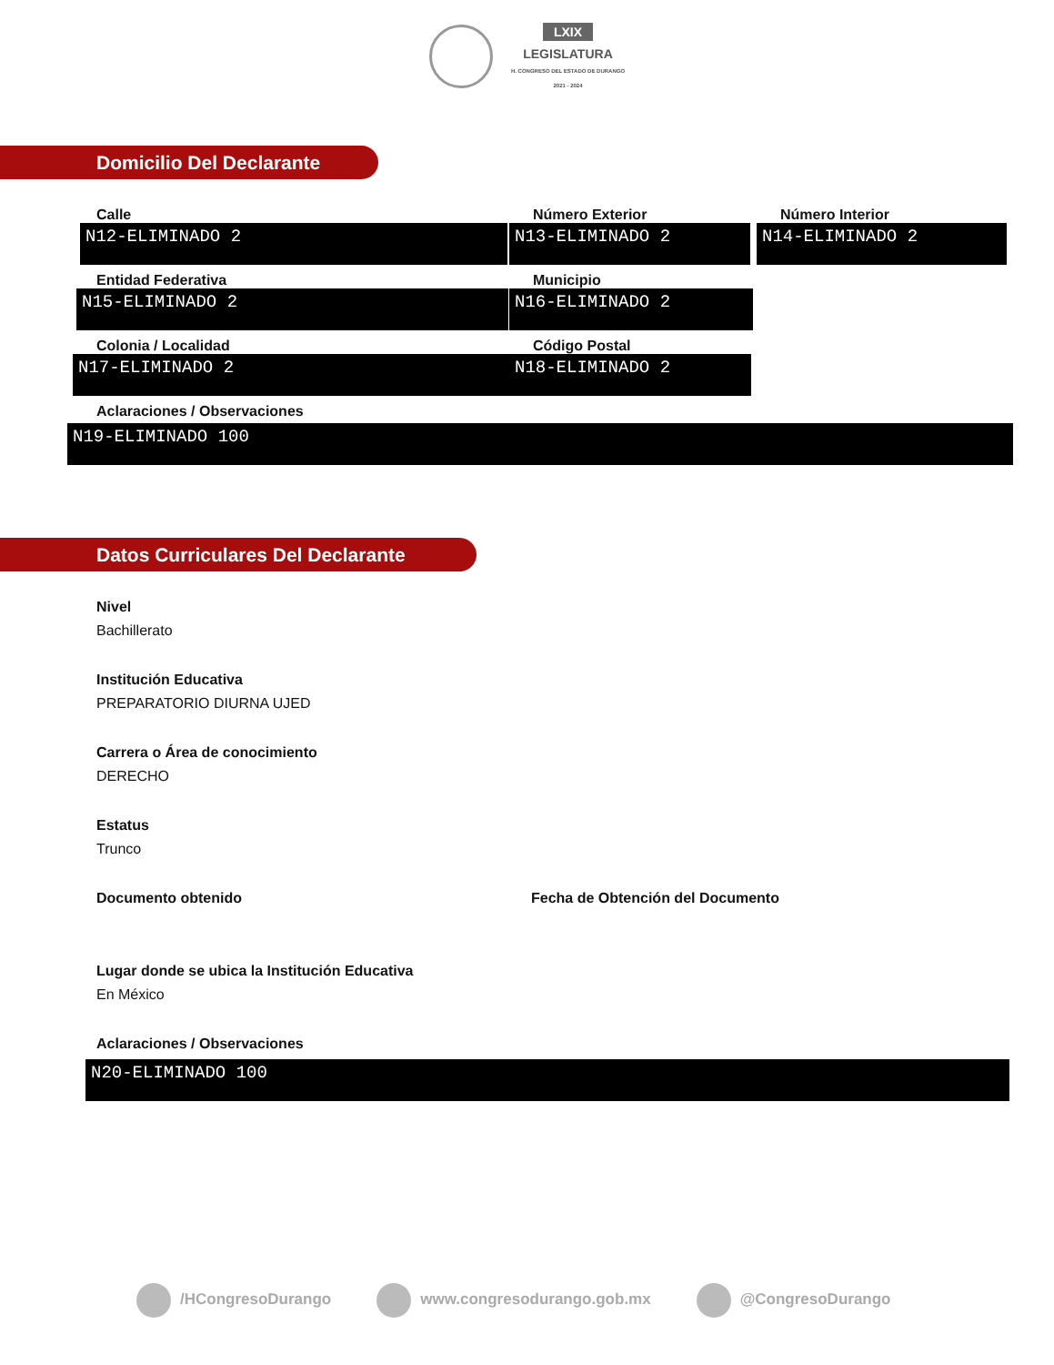LXIX
LEGISLATURA
H. CONGRESO DEL ESTADO DE DURANGO
2021 - 2024
Domicilio Del Declarante
Calle
N12-ELIMINADO 2
Número Exterior
N13-ELIMINADO 2
Número Interior
N14-ELIMINADO 2
Entidad Federativa
N15-ELIMINADO 2
Municipio
N16-ELIMINADO 2
Colonia / Localidad
N17-ELIMINADO 2
Código Postal
N18-ELIMINADO 2
Aclaraciones / Observaciones
N19-ELIMINADO 100
Datos Curriculares Del Declarante
Nivel
Bachillerato
Institución Educativa
PREPARATORIO DIURNA UJED
Carrera o Área de conocimiento
DERECHO
Estatus
Trunco
Documento obtenido Fecha de Obtención del Documento
Lugar donde se ubica la Institución Educativa
En México
Aclaraciones / Observaciones
N20-ELIMINADO 100
/HCongresoDurango www.congresodurango.gob.mx @CongresoDurango